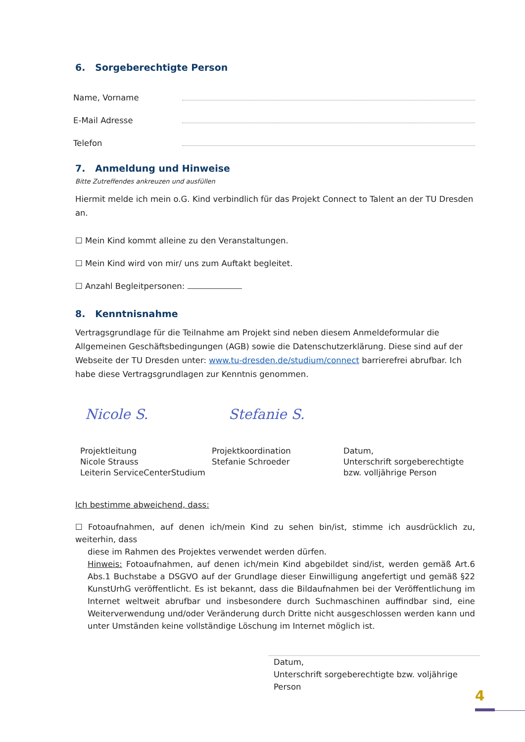6. Sorgeberechtigte Person
Name, Vorname
E-Mail Adresse
Telefon
7. Anmeldung und Hinweise
Bitte Zutreffendes ankreuzen und ausfüllen
Hiermit melde ich mein o.G. Kind verbindlich für das Projekt Connect to Talent an der TU Dresden an.
☐ Mein Kind kommt alleine zu den Veranstaltungen.
☐ Mein Kind wird von mir/ uns zum Auftakt begleitet.
☐ Anzahl Begleitpersonen:
8. Kenntnisnahme
Vertragsgrundlage für die Teilnahme am Projekt sind neben diesem Anmeldeformular die Allgemeinen Geschäftsbedingungen (AGB) sowie die Datenschutzerklärung. Diese sind auf der Webseite der TU Dresden unter: www.tu-dresden.de/studium/connect barrierefrei abrufbar. Ich habe diese Vertragsgrundlagen zur Kenntnis genommen.
Nicole S. Stefanie S.
Projektleitung
Nicole Strauss
Leiterin ServiceCenterStudium
Projektkoordination
Stefanie Schroeder
Datum,
Unterschrift sorgeberechtigte
bzw. volljährige Person
Ich bestimme abweichend, dass:
☐ Fotoaufnahmen, auf denen ich/mein Kind zu sehen bin/ist, stimme ich ausdrücklich zu, weiterhin, dass
diese im Rahmen des Projektes verwendet werden dürfen.
Hinweis: Fotoaufnahmen, auf denen ich/mein Kind abgebildet sind/ist, werden gemäß Art.6 Abs.1 Buchstabe a DSGVO auf der Grundlage dieser Einwilligung angefertigt und gemäß §22 KunstUrhG veröffentlicht. Es ist bekannt, dass die Bildaufnahmen bei der Veröffentlichung im Internet weltweit abrufbar und insbesondere durch Suchmaschinen auffindbar sind, eine Weiterverwendung und/oder Veränderung durch Dritte nicht ausgeschlossen werden kann und unter Umständen keine vollständige Löschung im Internet möglich ist.
Datum,
Unterschrift sorgeberechtigte bzw. voljährige Person
4